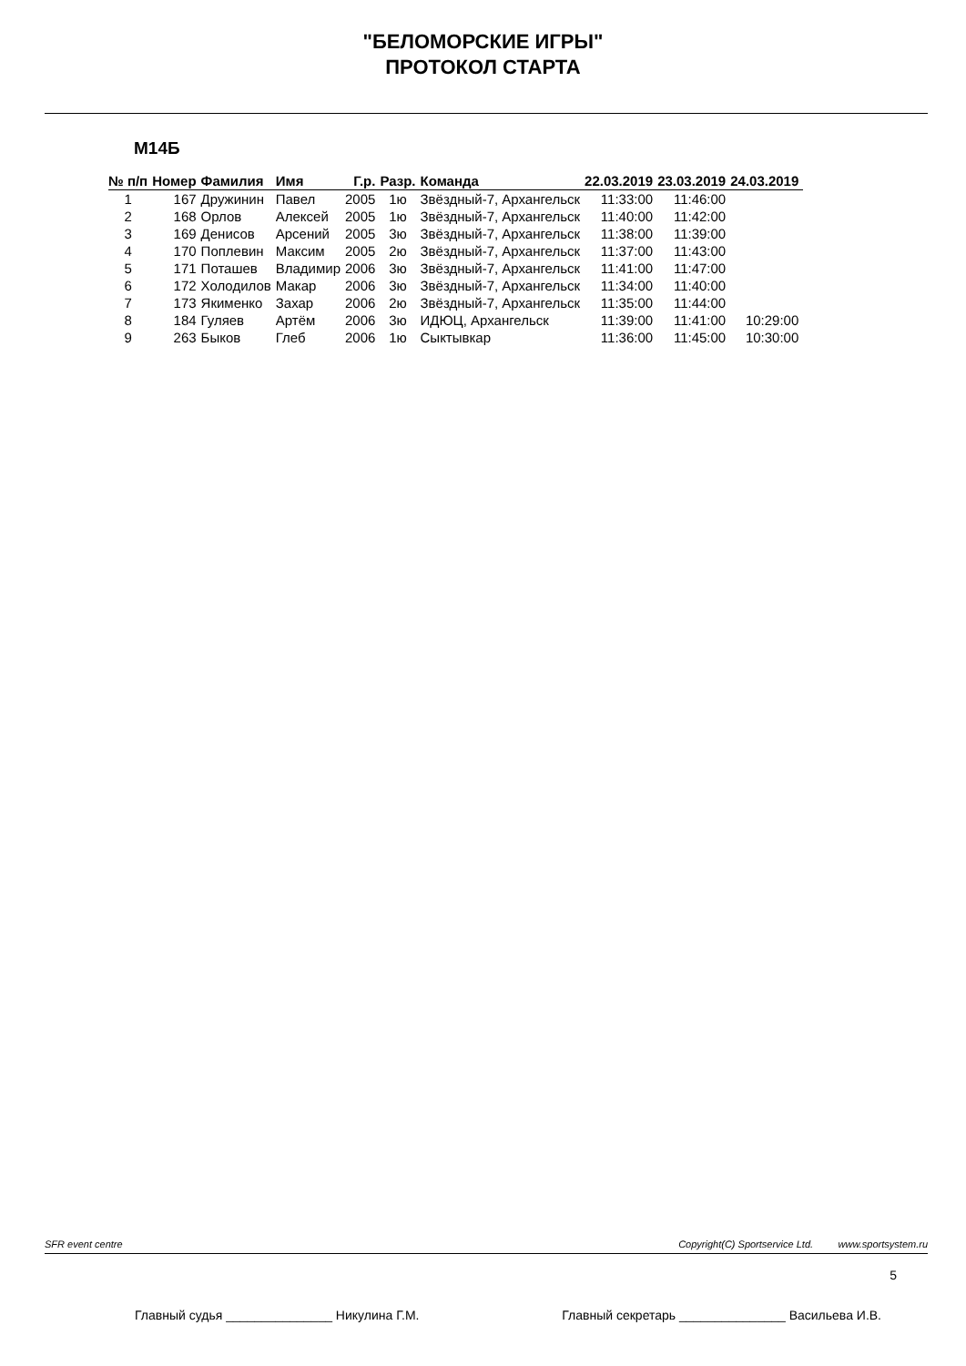"БЕЛОМОРСКИЕ ИГРЫ"
ПРОТОКОЛ СТАРТА
М14Б
| № п/п | Номер | Фамилия | Имя | Г.р. | Разр. | Команда | 22.03.2019 | 23.03.2019 | 24.03.2019 |
| --- | --- | --- | --- | --- | --- | --- | --- | --- | --- |
| 1 | 167 | Дружинин | Павел | 2005 | 1ю | Звёздный-7, Архангельск | 11:33:00 | 11:46:00 | |
| 2 | 168 | Орлов | Алексей | 2005 | 1ю | Звёздный-7, Архангельск | 11:40:00 | 11:42:00 | |
| 3 | 169 | Денисов | Арсений | 2005 | 3ю | Звёздный-7, Архангельск | 11:38:00 | 11:39:00 | |
| 4 | 170 | Поплевин | Максим | 2005 | 2ю | Звёздный-7, Архангельск | 11:37:00 | 11:43:00 | |
| 5 | 171 | Поташев | Владимир | 2006 | 3ю | Звёздный-7, Архангельск | 11:41:00 | 11:47:00 | |
| 6 | 172 | Холодилов | Макар | 2006 | 3ю | Звёздный-7, Архангельск | 11:34:00 | 11:40:00 | |
| 7 | 173 | Якименко | Захар | 2006 | 2ю | Звёздный-7, Архангельск | 11:35:00 | 11:44:00 | |
| 8 | 184 | Гуляев | Артём | 2006 | 3ю | ИДЮЦ, Архангельск | 11:39:00 | 11:41:00 | 10:29:00 |
| 9 | 263 | Быков | Глеб | 2006 | 1ю | Сыктывкар | 11:36:00 | 11:45:00 | 10:30:00 |
SFR event centre Copyright(C) Sportservice Ltd. www.sportsystem.ru
5
Главный судья _______________ Никулина Г.М. Главный секретарь _______________ Васильева И.В.